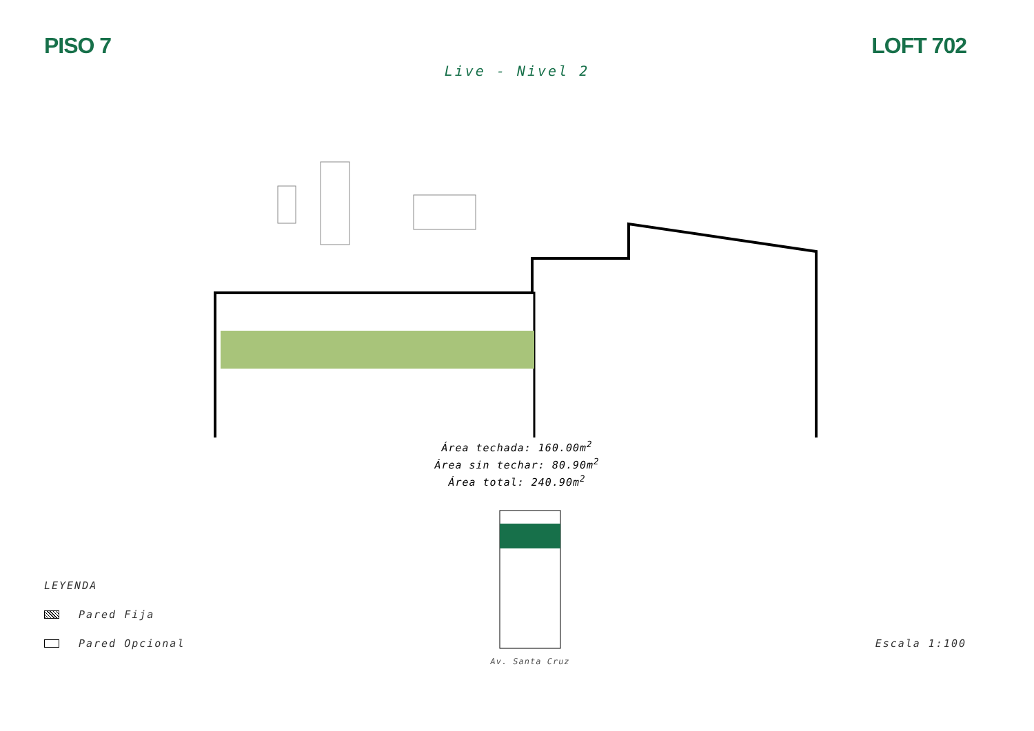PISO 7 LOFT 702
Live - Nivel 2
Área techada: 160.00m<sup>2</sup>
Área sin techar: 80.90m<sup>2</sup>
Área total: 240.90m<sup>2</sup>
LEYENDA
Pared Fija
Pared Opcional
Av. Santa Cruz
Escala 1:100